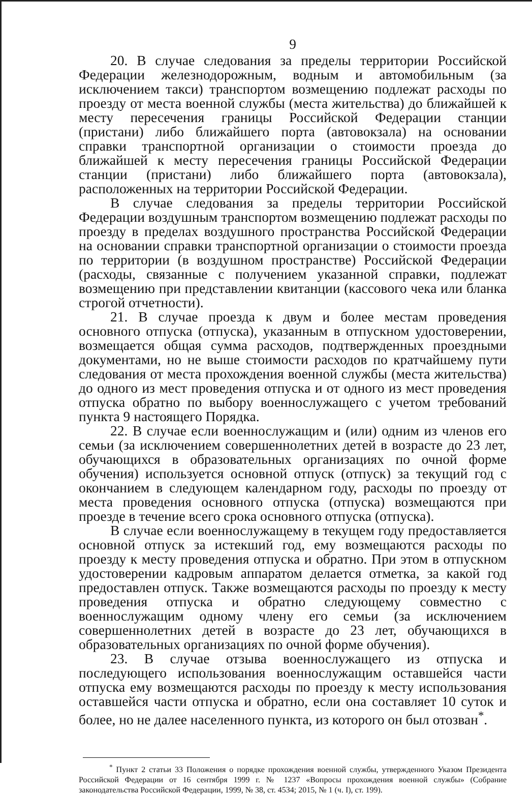9
20. В случае следования за пределы территории Российской Федерации железнодорожным, водным и автомобильным (за исключением такси) транспортом возмещению подлежат расходы по проезду от места военной службы (места жительства) до ближайшей к месту пересечения границы Российской Федерации станции (пристани) либо ближайшего порта (автовокзала) на основании справки транспортной организации о стоимости проезда до ближайшей к месту пересечения границы Российской Федерации станции (пристани) либо ближайшего порта (автовокзала), расположенных на территории Российской Федерации.
В случае следования за пределы территории Российской Федерации воздушным транспортом возмещению подлежат расходы по проезду в пределах воздушного пространства Российской Федерации на основании справки транспортной организации о стоимости проезда по территории (в воздушном пространстве) Российской Федерации (расходы, связанные с получением указанной справки, подлежат возмещению при представлении квитанции (кассового чека или бланка строгой отчетности).
21. В случае проезда к двум и более местам проведения основного отпуска (отпуска), указанным в отпускном удостоверении, возмещается общая сумма расходов, подтвержденных проездными документами, но не выше стоимости расходов по кратчайшему пути следования от места прохождения военной службы (места жительства) до одного из мест проведения отпуска и от одного из мест проведения отпуска обратно по выбору военнослужащего с учетом требований пункта 9 настоящего Порядка.
22. В случае если военнослужащим и (или) одним из членов его семьи (за исключением совершеннолетних детей в возрасте до 23 лет, обучающихся в образовательных организациях по очной форме обучения) используется основной отпуск (отпуск) за текущий год с окончанием в следующем календарном году, расходы по проезду от места проведения основного отпуска (отпуска) возмещаются при проезде в течение всего срока основного отпуска (отпуска).
В случае если военнослужащему в текущем году предоставляется основной отпуск за истекший год, ему возмещаются расходы по проезду к месту проведения отпуска и обратно. При этом в отпускном удостоверении кадровым аппаратом делается отметка, за какой год предоставлен отпуск. Также возмещаются расходы по проезду к месту проведения отпуска и обратно следующему совместно с военнослужащим одному члену его семьи (за исключением совершеннолетних детей в возрасте до 23 лет, обучающихся в образовательных организациях по очной форме обучения).
23. В случае отзыва военнослужащего из отпуска и последующего использования военнослужащим оставшейся части отпуска ему возмещаются расходы по проезду к месту использования оставшейся части отпуска и обратно, если она составляет 10 суток и более, но не далее населенного пункта, из которого он был отозван<sup>*</sup>.
<sup>*</sup> Пункт 2 статьи 33 Положения о порядке прохождения военной службы, утвержденного Указом Президента Российской Федерации от 16 сентября 1999 г. № 1237 «Вопросы прохождения военной службы» (Собрание законодательства Российской Федерации, 1999, № 38, ст. 4534; 2015, № 1 (ч. I), ст. 199).